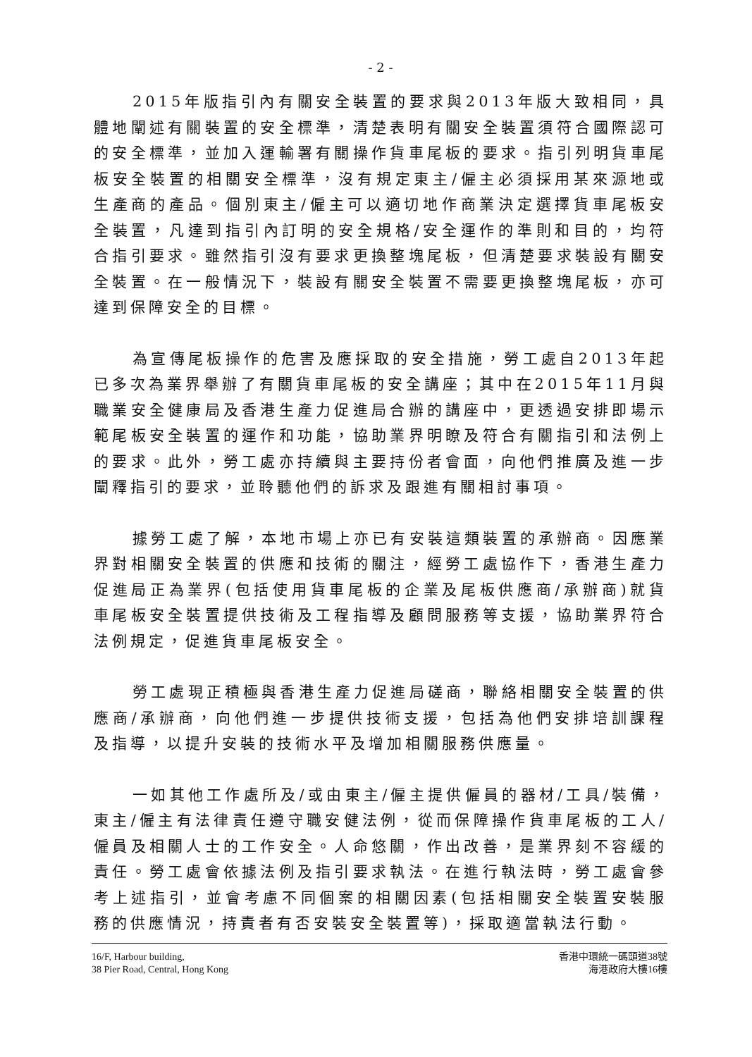- 2 -
2015年版指引內有關安全裝置的要求與2013年版大致相同，具體地闡述有關裝置的安全標準，清楚表明有關安全裝置須符合國際認可的安全標準，並加入運輸署有關操作貨車尾板的要求。指引列明貨車尾板安全裝置的相關安全標準，沒有規定東主/僱主必須採用某來源地或生產商的產品。個別東主/僱主可以適切地作商業決定選擇貨車尾板安全裝置，凡達到指引內訂明的安全規格/安全運作的準則和目的，均符合指引要求。雖然指引沒有要求更換整塊尾板，但清楚要求裝設有關安全裝置。在一般情況下，裝設有關安全裝置不需要更換整塊尾板，亦可達到保障安全的目標。
為宣傳尾板操作的危害及應採取的安全措施，勞工處自2013年起已多次為業界舉辦了有關貨車尾板的安全講座；其中在2015年11月與職業安全健康局及香港生產力促進局合辦的講座中，更透過安排即場示範尾板安全裝置的運作和功能，協助業界明瞭及符合有關指引和法例上的要求。此外，勞工處亦持續與主要持份者會面，向他們推廣及進一步闡釋指引的要求，並聆聽他們的訴求及跟進有關相討事項。
據勞工處了解，本地市場上亦已有安裝這類裝置的承辦商。因應業界對相關安全裝置的供應和技術的關注，經勞工處協作下，香港生產力促進局正為業界(包括使用貨車尾板的企業及尾板供應商/承辦商)就貨車尾板安全裝置提供技術及工程指導及顧問服務等支援，協助業界符合法例規定，促進貨車尾板安全。
勞工處現正積極與香港生產力促進局磋商，聯絡相關安全裝置的供應商/承辦商，向他們進一步提供技術支援，包括為他們安排培訓課程及指導，以提升安裝的技術水平及增加相關服務供應量。
一如其他工作處所及/或由東主/僱主提供僱員的器材/工具/裝備，東主/僱主有法律責任遵守職安健法例，從而保障操作貨車尾板的工人/僱員及相關人士的工作安全。人命悠關，作出改善，是業界刻不容緩的責任。勞工處會依據法例及指引要求執法。在進行執法時，勞工處會參考上述指引，並會考慮不同個案的相關因素(包括相關安全裝置安裝服務的供應情況，持責者有否安裝安全裝置等)，採取適當執法行動。
16/F, Harbour building,
38 Pier Road, Central, Hong Kong
香港中環統一碼頭道38號
海港政府大樓16樓